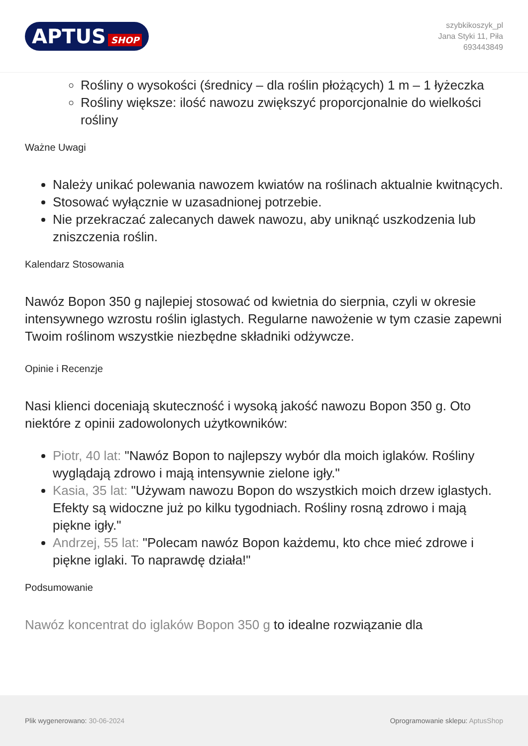APTUS SHOP
szybkikoszyk_pl
Jana Styki 11, Piła
693443849
Rośliny o wysokości (średnicy – dla roślin płożących) 1 m – 1 łyżeczka
Rośliny większe: ilość nawozu zwiększyć proporcjonalnie do wielkości rośliny
Ważne Uwagi
Należy unikać polewania nawozem kwiatów na roślinach aktualnie kwitnących.
Stosować wyłącznie w uzasadnionej potrzebie.
Nie przekraczać zalecanych dawek nawozu, aby uniknąć uszkodzenia lub zniszczenia roślin.
Kalendarz Stosowania
Nawóz Bopon 350 g najlepiej stosować od kwietnia do sierpnia, czyli w okresie intensywnego wzrostu roślin iglastych. Regularne nawożenie w tym czasie zapewni Twoim roślinom wszystkie niezbędne składniki odżywcze.
Opinie i Recenzje
Nasi klienci doceniają skuteczność i wysoką jakość nawozu Bopon 350 g. Oto niektóre z opinii zadowolonych użytkowników:
Piotr, 40 lat: "Nawóz Bopon to najlepszy wybór dla moich iglaków. Rośliny wyglądają zdrowo i mają intensywnie zielone igły."
Kasia, 35 lat: "Używam nawozu Bopon do wszystkich moich drzew iglastych. Efekty są widoczne już po kilku tygodniach. Rośliny rosną zdrowo i mają piękne igły."
Andrzej, 55 lat: "Polecam nawóz Bopon każdemu, kto chce mieć zdrowe i piękne iglaki. To naprawdę działa!"
Podsumowanie
Nawóz koncentrat do iglaków Bopon 350 g to idealne rozwiązanie dla
Plik wygenerowano: 30-06-2024
Oprogramowanie sklepu: AptusShop